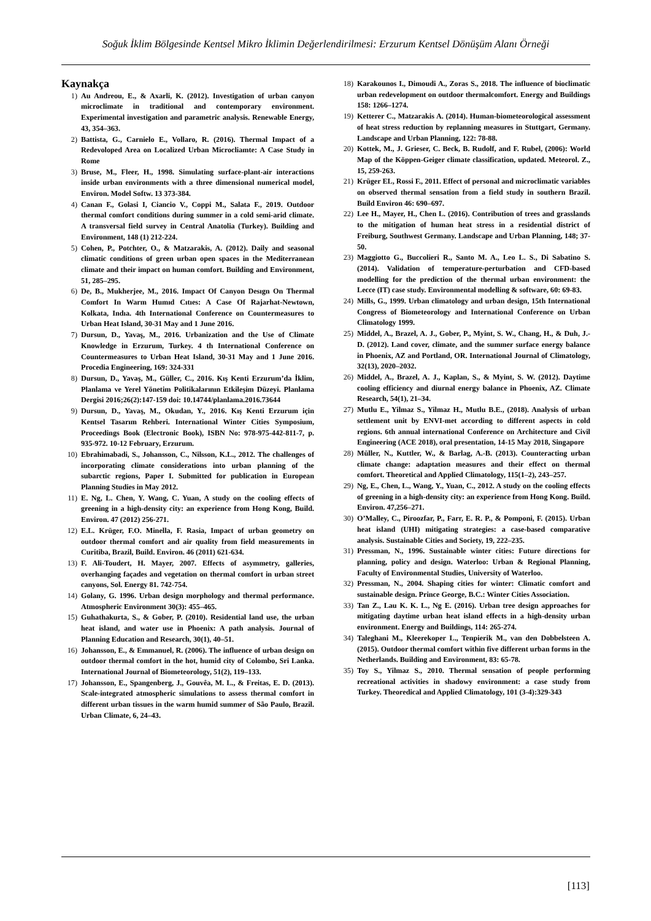Soğuk İklim Bölgesinde Kentsel Mikro İklimin Değerlendirilmesi: Erzurum Kentsel Dönüşüm Alanı Örneği
Kaynakça
1) Au Andreou, E., & Axarli, K. (2012). Investigation of urban canyon microclimate in traditional and contemporary environment. Experimental investigation and parametric analysis. Renewable Energy, 43, 354–363.
2) Battista, G., Carnielo E., Vollaro, R. (2016). Thermal Impact of a Redevoloped Area on Localized Urban Microcliamte: A Case Study in Rome
3) Bruse, M., Fleer, H., 1998. Simulating surface-plant-air interactions inside urban environments with a three dimensional numerical model, Environ. Model Softw. 13 373-384.
4) Canan F., Golasi I, Ciancio V., Coppi M., Salata F., 2019. Outdoor thermal comfort conditions during summer in a cold semi-arid climate. A transversal field survey in Central Anatolia (Turkey). Building and Environment, 148 (1) 212-224.
5) Cohen, P., Potchter, O., & Matzarakis, A. (2012). Daily and seasonal climatic conditions of green urban open spaces in the Mediterranean climate and their impact on human comfort. Building and Environment, 51, 285–295.
6) De, B., Mukherjee, M., 2016. Impact Of Canyon Desıgn On Thermal Comfort In Warm Humıd Cıtıes: A Case Of Rajarhat-Newtown, Kolkata, Indıa. 4th International Conference on Countermeasures to Urban Heat Island, 30-31 May and 1 June 2016.
7) Dursun, D., Yavaş, M., 2016. Urbanization and the Use of Climate Knowledge in Erzurum, Turkey. 4 th International Conference on Countermeasures to Urban Heat Island, 30-31 May and 1 June 2016. Procedia Engineering, 169: 324-331
8) Dursun, D., Yavaş, M., Güller, C., 2016. Kış Kenti Erzurum’da İklim, Planlama ve Yerel Yönetim Politikalarının Etkileşim Düzeyi. Planlama Dergisi 2016;26(2):147-159 doi: 10.14744/planlama.2016.73644
9) Dursun, D., Yavaş, M., Okudan, Y., 2016. Kış Kenti Erzurum için Kentsel Tasarım Rehberi. International Winter Cities Symposium, Proceedings Book (Electronic Book), ISBN No: 978-975-442-811-7, p. 935-972. 10-12 February, Erzurum.
10) Ebrahimabadi, S., Johansson, C., Nilsson, K.L., 2012. The challenges of incorporating climate considerations into urban planning of the subarctic regions, Paper I. Submitted for publication in European Planning Studies in May 2012.
11) E. Ng, L. Chen, Y. Wang, C. Yuan, A study on the cooling effects of greening in a high-density city: an experience from Hong Kong, Build. Environ. 47 (2012) 256-271.
12) E.L. Krüger, F.O. Minella, F. Rasia, Impact of urban geometry on outdoor thermal comfort and air quality from field measurements in Curitiba, Brazil, Build. Environ. 46 (2011) 621-634.
13) F. Ali-Toudert, H. Mayer, 2007. Effects of asymmetry, galleries, overhanging façades and vegetation on thermal comfort in urban street canyons, Sol. Energy 81. 742-754.
14) Golany, G. 1996. Urban design morphology and thermal performance. Atmospheric Environment 30(3): 455–465.
15) Guhathakurta, S., & Gober, P. (2010). Residential land use, the urban heat island, and water use in Phoenix: A path analysis. Journal of Planning Education and Research, 30(1), 40–51.
16) Johansson, E., & Emmanuel, R. (2006). The influence of urban design on outdoor thermal comfort in the hot, humid city of Colombo, Sri Lanka. International Journal of Biometeorology, 51(2), 119–133.
17) Johansson, E., Spangenberg, J., Gouvêa, M. L., & Freitas, E. D. (2013). Scale-integrated atmospheric simulations to assess thermal comfort in different urban tissues in the warm humid summer of São Paulo, Brazil. Urban Climate, 6, 24–43.
18) Karakounos I., Dimoudi A., Zoras S., 2018. The influence of bioclimatic urban redevelopment on outdoor thermalcomfort. Energy and Buildings 158: 1266–1274.
19) Ketterer C., Matzarakis A. (2014). Human-biometeorological assessment of heat stress reduction by replanning measures in Stuttgart, Germany. Landscape and Urban Planning, 122: 78-88.
20) Kottek, M., J. Grieser, C. Beck, B. Rudolf, and F. Rubel, (2006): World Map of the Köppen-Geiger climate classification, updated. Meteorol. Z., 15, 259-263.
21) Krüger EL, Rossi F., 2011. Effect of personal and microclimatic variables on observed thermal sensation from a field study in southern Brazil. Build Environ 46: 690–697.
22) Lee H., Mayer, H., Chen L. (2016). Contribution of trees and grasslands to the mitigation of human heat stress in a residential district of Freiburg, Southwest Germany. Landscape and Urban Planning, 148; 37-50.
23) Maggiotto G., Buccolieri R., Santo M. A., Leo L. S., Di Sabatino S. (2014). Validation of temperature-perturbation and CFD-based modelling for the prediction of the thermal urban environment: the Lecce (IT) case study. Environmental modelling & software, 60: 69-83.
24) Mills, G., 1999. Urban climatology and urban design, 15th International Congress of Biometeorology and International Conference on Urban Climatology 1999.
25) Middel, A., Brazel, A. J., Gober, P., Myint, S. W., Chang, H., & Duh, J.-D. (2012). Land cover, climate, and the summer surface energy balance in Phoenix, AZ and Portland, OR. International Journal of Climatology, 32(13), 2020–2032.
26) Middel, A., Brazel, A. J., Kaplan, S., & Myint, S. W. (2012). Daytime cooling efficiency and diurnal energy balance in Phoenix, AZ. Climate Research, 54(1), 21–34.
27) Mutlu E., Yilmaz S., Yilmaz H., Mutlu B.E., (2018). Analysis of urban settlement unit by ENVI-met according to different aspects in cold regions. 6th annual international Conference on Architecture and Civil Engineering (ACE 2018), oral presentation, 14-15 May 2018, Singapore
28) Müller, N., Kuttler, W., & Barlag, A.-B. (2013). Counteracting urban climate change: adaptation measures and their effect on thermal comfort. Theoretical and Applied Climatology, 115(1–2), 243–257.
29) Ng, E., Chen, L., Wang, Y., Yuan, C., 2012. A study on the cooling effects of greening in a high-density city: an experience from Hong Kong. Build. Environ. 47,256–271.
30) O’Malley, C., Piroozfar, P., Farr, E. R. P., & Pomponi, F. (2015). Urban heat island (UHI) mitigating strategies: a case-based comparative analysis. Sustainable Cities and Society, 19, 222–235.
31) Pressman, N., 1996. Sustainable winter cities: Future directions for planning, policy and design. Waterloo: Urban & Regional Planning, Faculty of Environmental Studies, University of Waterloo.
32) Pressman, N., 2004. Shaping cities for winter: Climatic comfort and sustainable design. Prince George, B.C.: Winter Cities Association.
33) Tan Z., Lau K. K. L., Ng E. (2016). Urban tree design approaches for mitigating daytime urban heat island effects in a high-density urban environment. Energy and Buildings, 114: 265-274.
34) Taleghani M., Kleerekoper L., Tenpierik M., van den Dobbelsteen A. (2015). Outdoor thermal comfort within five different urban forms in the Netherlands. Building and Environment, 83: 65-78.
35) Toy S., Yilmaz S., 2010. Thermal sensation of people performing recreational activities in shadowy environment: a case study from Turkey. Theoredical and Applied Climatology, 101 (3-4):329-343
[113]